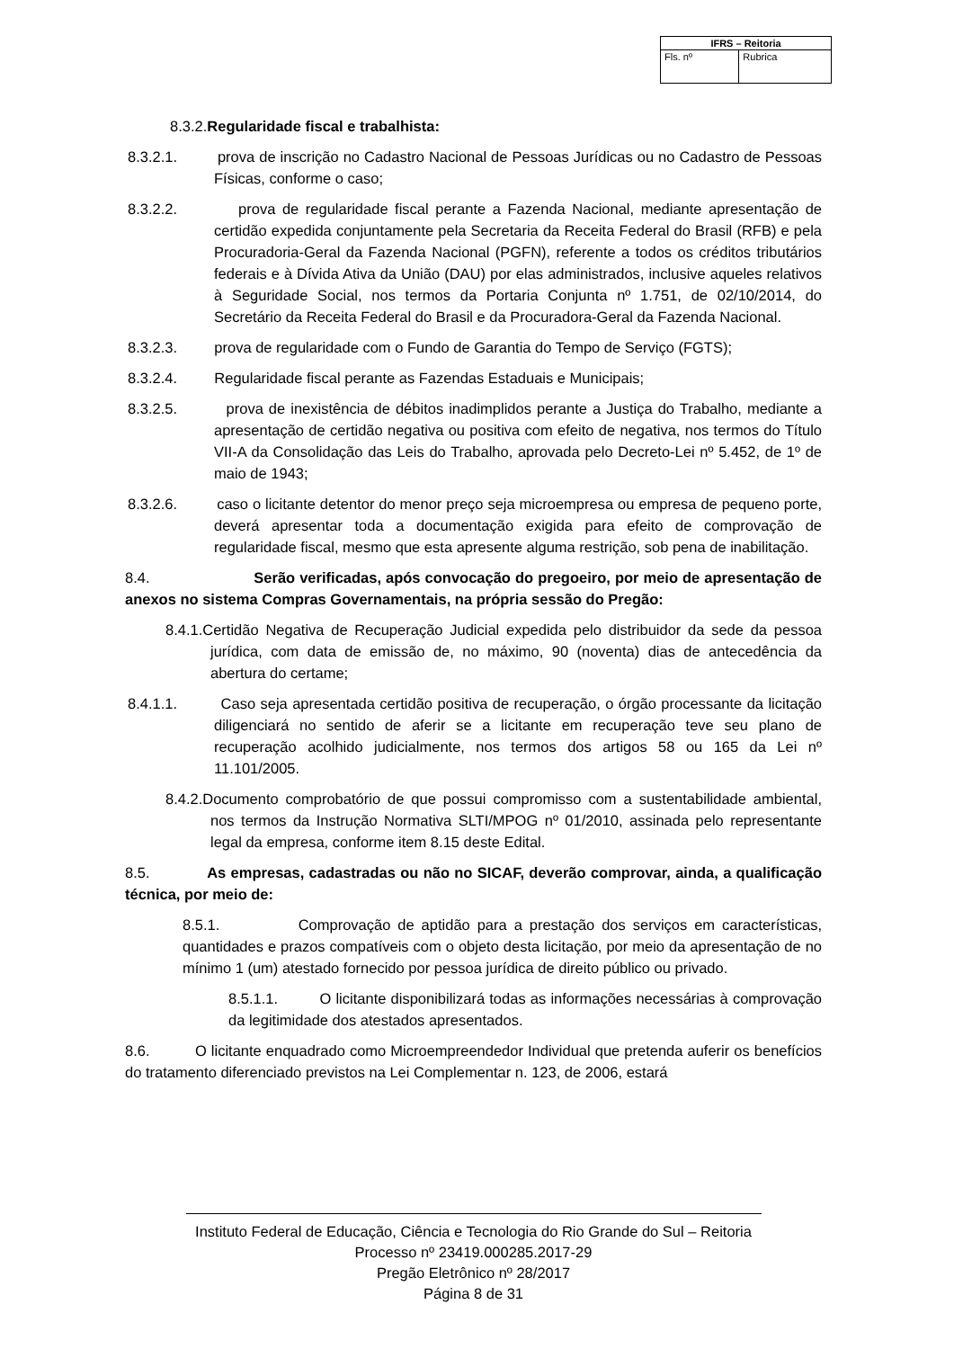| IFRS – Reitoria | |
| --- | --- |
| Fls. nº | Rubrica |
8.3.2.Regularidade fiscal e trabalhista:
8.3.2.1. prova de inscrição no Cadastro Nacional de Pessoas Jurídicas ou no Cadastro de Pessoas Físicas, conforme o caso;
8.3.2.2. prova de regularidade fiscal perante a Fazenda Nacional, mediante apresentação de certidão expedida conjuntamente pela Secretaria da Receita Federal do Brasil (RFB) e pela Procuradoria-Geral da Fazenda Nacional (PGFN), referente a todos os créditos tributários federais e à Dívida Ativa da União (DAU) por elas administrados, inclusive aqueles relativos à Seguridade Social, nos termos da Portaria Conjunta nº 1.751, de 02/10/2014, do Secretário da Receita Federal do Brasil e da Procuradora-Geral da Fazenda Nacional.
8.3.2.3. prova de regularidade com o Fundo de Garantia do Tempo de Serviço (FGTS);
8.3.2.4. Regularidade fiscal perante as Fazendas Estaduais e Municipais;
8.3.2.5. prova de inexistência de débitos inadimplidos perante a Justiça do Trabalho, mediante a apresentação de certidão negativa ou positiva com efeito de negativa, nos termos do Título VII-A da Consolidação das Leis do Trabalho, aprovada pelo Decreto-Lei nº 5.452, de 1º de maio de 1943;
8.3.2.6. caso o licitante detentor do menor preço seja microempresa ou empresa de pequeno porte, deverá apresentar toda a documentação exigida para efeito de comprovação de regularidade fiscal, mesmo que esta apresente alguma restrição, sob pena de inabilitação.
8.4. Serão verificadas, após convocação do pregoeiro, por meio de apresentação de anexos no sistema Compras Governamentais, na própria sessão do Pregão:
8.4.1.Certidão Negativa de Recuperação Judicial expedida pelo distribuidor da sede da pessoa jurídica, com data de emissão de, no máximo, 90 (noventa) dias de antecedência da abertura do certame;
8.4.1.1. Caso seja apresentada certidão positiva de recuperação, o órgão processante da licitação diligenciará no sentido de aferir se a licitante em recuperação teve seu plano de recuperação acolhido judicialmente, nos termos dos artigos 58 ou 165 da Lei nº 11.101/2005.
8.4.2.Documento comprobatório de que possui compromisso com a sustentabilidade ambiental, nos termos da Instrução Normativa SLTI/MPOG nº 01/2010, assinada pelo representante legal da empresa, conforme item 8.15 deste Edital.
8.5. As empresas, cadastradas ou não no SICAF, deverão comprovar, ainda, a qualificação técnica, por meio de:
8.5.1. Comprovação de aptidão para a prestação dos serviços em características, quantidades e prazos compatíveis com o objeto desta licitação, por meio da apresentação de no mínimo 1 (um) atestado fornecido por pessoa jurídica de direito público ou privado.
8.5.1.1. O licitante disponibilizará todas as informações necessárias à comprovação da legitimidade dos atestados apresentados.
8.6. O licitante enquadrado como Microempreendedor Individual que pretenda auferir os benefícios do tratamento diferenciado previstos na Lei Complementar n. 123, de 2006, estará
Instituto Federal de Educação, Ciência e Tecnologia do Rio Grande do Sul – Reitoria
Processo nº 23419.000285.2017-29
Pregão Eletrônico nº 28/2017
Página 8 de 31